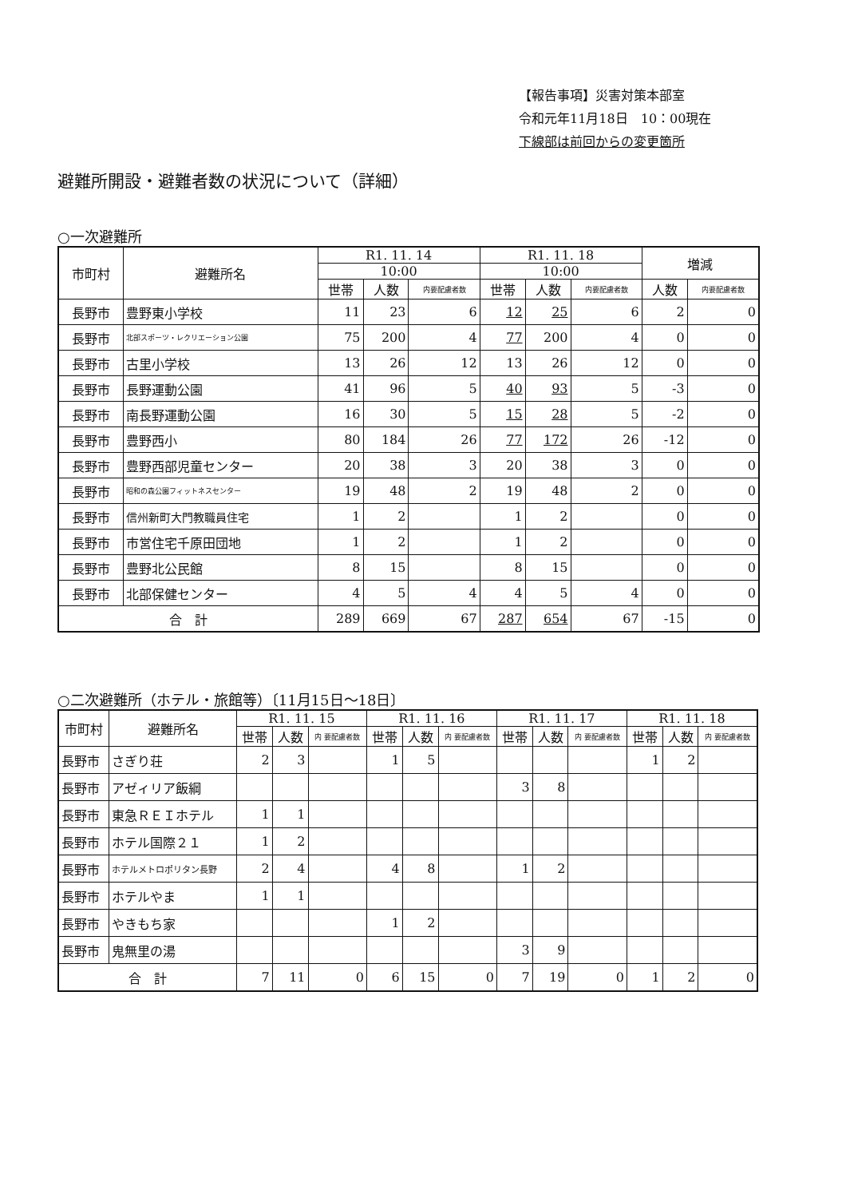【報告事項】災害対策本部室
令和元年11月18日　10：00現在
下線部は前回からの変更箇所
避難所開設・避難者数の状況について（詳細）
○一次避難所
| 市町村 | 避難所名 | R1. 11. 14 | | | R1. 11. 18 | | | 増減 | |
| --- | --- | --- | --- | --- | --- | --- | --- | --- | --- |
| | | 10:00 | | | 10:00 | | | | |
| | | 世帯 | 人数 | 内要配慮者数 | 世帯 | 人数 | 内要配慮者数 | 人数 | 内要配慮者数 |
| 長野市 | 豊野東小学校 | 11 | 23 | 6 | 12 | 25 | 6 | 2 | 0 |
| 長野市 | 北部スポーツ・レクリエーション公園 | 75 | 200 | 4 | 77 | 200 | 4 | 0 | 0 |
| 長野市 | 古里小学校 | 13 | 26 | 12 | 13 | 26 | 12 | 0 | 0 |
| 長野市 | 長野運動公園 | 41 | 96 | 5 | 40 | 93 | 5 | -3 | 0 |
| 長野市 | 南長野運動公園 | 16 | 30 | 5 | 15 | 28 | 5 | -2 | 0 |
| 長野市 | 豊野西小 | 80 | 184 | 26 | 77 | 172 | 26 | -12 | 0 |
| 長野市 | 豊野西部児童センター | 20 | 38 | 3 | 20 | 38 | 3 | 0 | 0 |
| 長野市 | 昭和の森公園フィットネスセンター | 19 | 48 | 2 | 19 | 48 | 2 | 0 | 0 |
| 長野市 | 信州新町大門教職員住宅 | 1 | 2 | | 1 | 2 | | 0 | 0 |
| 長野市 | 市営住宅千原田団地 | 1 | 2 | | 1 | 2 | | 0 | 0 |
| 長野市 | 豊野北公民館 | 8 | 15 | | 8 | 15 | | 0 | 0 |
| 長野市 | 北部保健センター | 4 | 5 | 4 | 4 | 5 | 4 | 0 | 0 |
| 合 計 | | 289 | 669 | 67 | 287 | 654 | 67 | -15 | 0 |
○二次避難所（ホテル・旅館等）〔11月15日～18日〕
| 市町村 | 避難所名 | R1. 11. 15 | | | R1. 11. 16 | | | R1. 11. 17 | | | R1. 11. 18 | | |
| --- | --- | --- | --- | --- | --- | --- | --- | --- | --- | --- | --- | --- | --- |
| | | 世帯 | 人数 | 内 要配慮者数 | 世帯 | 人数 | 内 要配慮者数 | 世帯 | 人数 | 内 要配慮者数 | 世帯 | 人数 | 内 要配慮者数 |
| 長野市 | さぎり荘 | 2 | 3 | | 1 | 5 | | | | | 1 | 2 | |
| 長野市 | アゼィリア飯綱 | | | | | | | 3 | 8 | | | | |
| 長野市 | 東急ＲＥＩホテル | 1 | 1 | | | | | | | | | | |
| 長野市 | ホテル国際２１ | 1 | 2 | | | | | | | | | | |
| 長野市 | ホテルメトロポリタン長野 | 2 | 4 | | 4 | 8 | | 1 | 2 | | | | |
| 長野市 | ホテルやま | 1 | 1 | | | | | | | | | | |
| 長野市 | やきもち家 | | | | 1 | 2 | | | | | | | |
| 長野市 | 鬼無里の湯 | | | | | | | 3 | 9 | | | | |
| 合 計 | | 7 | 11 | 0 | 6 | 15 | 0 | 7 | 19 | 0 | 1 | 2 | 0 |